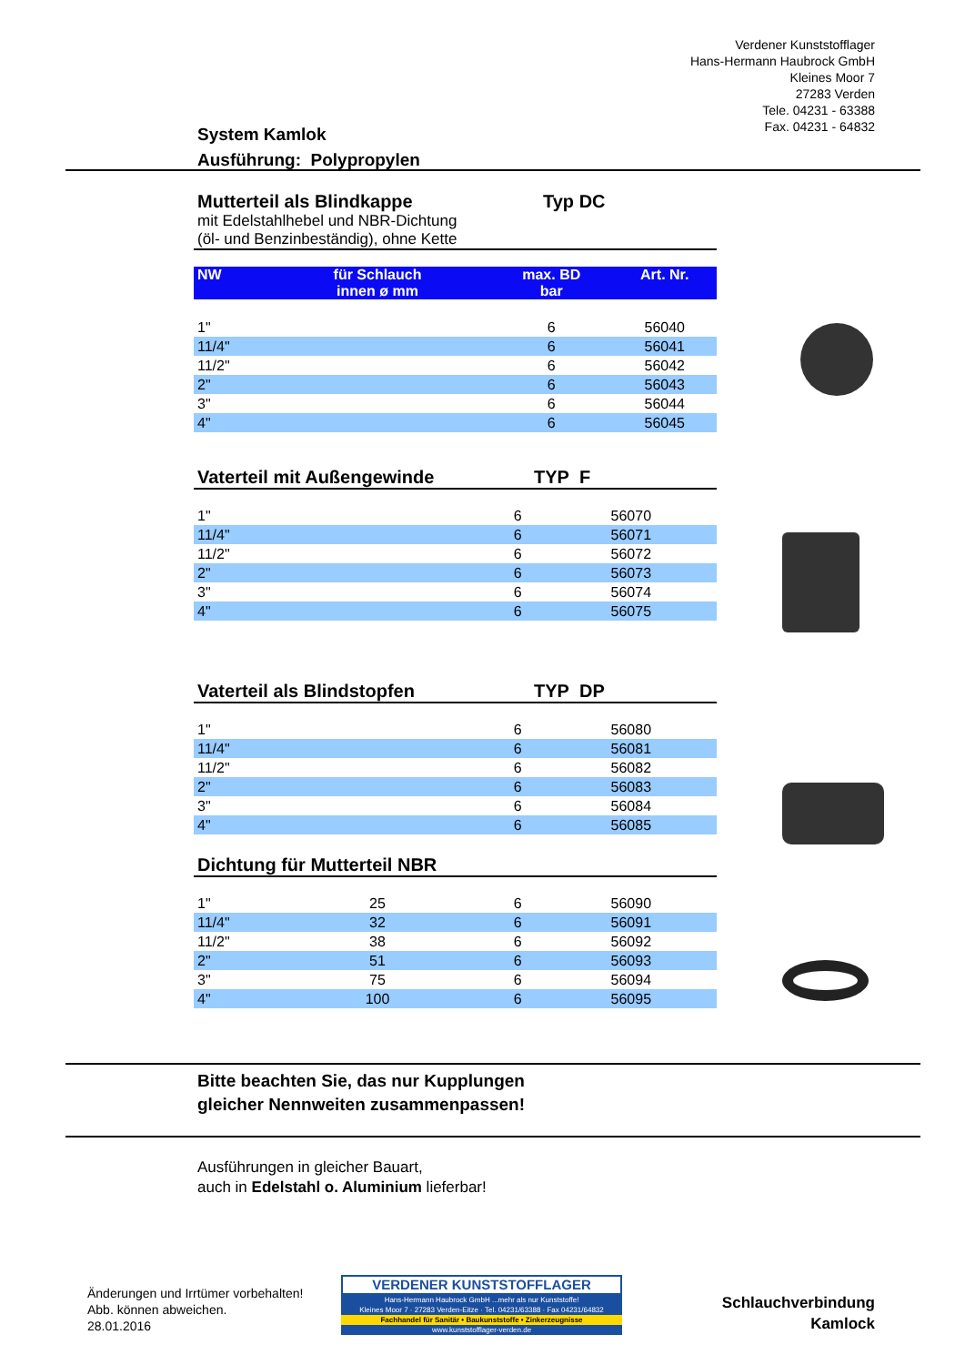Verdener Kunststofflager
Hans-Hermann Haubrock GmbH
Kleines Moor 7
27283 Verden
Tele. 04231 - 63388
Fax. 04231 - 64832
System Kamlok
Ausführung: Polypropylen
Mutterteil als Blindkappe Typ DC
mit Edelstahlhebel und NBR-Dichtung
(öl- und Benzinbeständig), ohne Kette
| NW | für Schlauch innen ø mm | max. BD bar | Art. Nr. |
| --- | --- | --- | --- |
| 1" | | 6 | 56040 |
| 11/4" | | 6 | 56041 |
| 11/2" | | 6 | 56042 |
| 2" | | 6 | 56043 |
| 3" | | 6 | 56044 |
| 4" | | 6 | 56045 |
Vaterteil mit Außengewinde TYP F
| 1" | | 6 | 56070 |
| 11/4" | | 6 | 56071 |
| 11/2" | | 6 | 56072 |
| 2" | | 6 | 56073 |
| 3" | | 6 | 56074 |
| 4" | | 6 | 56075 |
Vaterteil als Blindstopfen TYP DP
| 1" | | 6 | 56080 |
| 11/4" | | 6 | 56081 |
| 11/2" | | 6 | 56082 |
| 2" | | 6 | 56083 |
| 3" | | 6 | 56084 |
| 4" | | 6 | 56085 |
Dichtung für Mutterteil NBR
| 1" | 25 | 6 | 56090 |
| 11/4" | 32 | 6 | 56091 |
| 11/2" | 38 | 6 | 56092 |
| 2" | 51 | 6 | 56093 |
| 3" | 75 | 6 | 56094 |
| 4" | 100 | 6 | 56095 |
Bitte beachten Sie, das nur Kupplungen
gleicher Nennweiten zusammenpassen!
Ausführungen in gleicher Bauart,
auch in Edelstahl o. Aluminium lieferbar!
Änderungen und Irrtümer vorbehalten!
Abb. können abweichen.
28.01.2016
VERDENER KUNSTSTOFFLAGER
Hans-Hermann Haubrock GmbH ...mehr als nur Kunststoffe!
Kleines Moor 7 · 27283 Verden-Eitze · Tel. 04231/63388 · Fax 04231/64832
Fachhandel für Sanitär • Baukunststoffe • Zinkerzeugnisse
www.kunststofflager-verden.de
Schlauchverbindung
Kamlock